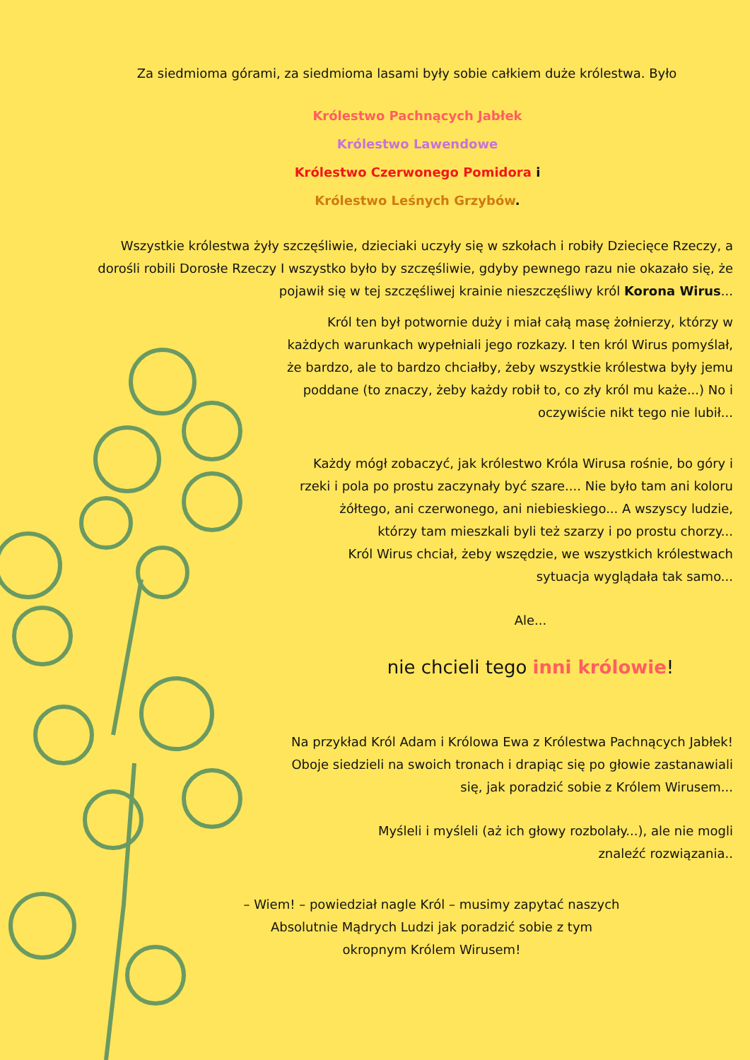Za siedmioma górami, za siedmioma lasami były sobie całkiem duże królestwa. Było
Królestwo Pachnących Jabłek
Królestwo Lawendowe
Królestwo Czerwonego Pomidora i
Królestwo Leśnych Grzybów.
Wszystkie królestwa żyły szczęśliwie, dzieciaki uczyły się w szkołach i robiły Dziecięce Rzeczy, a dorośli robili Dorosłe Rzeczy I wszystko było by szczęśliwie, gdyby pewnego razu nie okazało się, że pojawił się w tej szczęśliwej krainie nieszczęśliwy król Korona Wirus...
Król ten był potwornie duży i miał całą masę żołnierzy, którzy w każdych warunkach wypełniali jego rozkazy. I ten król Wirus pomyślał, że bardzo, ale to bardzo chciałby, żeby wszystkie królestwa były jemu poddane (to znaczy, żeby każdy robił to, co zły król mu każe...) No i oczywiście nikt tego nie lubił...
Każdy mógł zobaczyć, jak królestwo Króla Wirusa rośnie, bo góry i rzeki i pola po prostu zaczynały być szare.... Nie było tam ani koloru żółtego, ani czerwonego, ani niebieskiego... A wszyscy ludzie, którzy tam mieszkali byli też szarzy i po prostu chorzy...
Król Wirus chciał, żeby wszędzie, we wszystkich królestwach sytuacja wyglądała tak samo...
Ale...
nie chcieli tego inni królowie!
Na przykład Król Adam i Królowa Ewa z Królestwa Pachnących Jabłek! Oboje siedzieli na swoich tronach i drapiąc się po głowie zastanawiali się, jak poradzić sobie z Królem Wirusem...
Myśleli i myśleli (aż ich głowy rozbolały...), ale nie mogli znaleźć rozwiązania..
– Wiem! – powiedział nagle Król – musimy zapytać naszych Absolutnie Mądrych Ludzi jak poradzić sobie z tym okropnym Królem Wirusem!